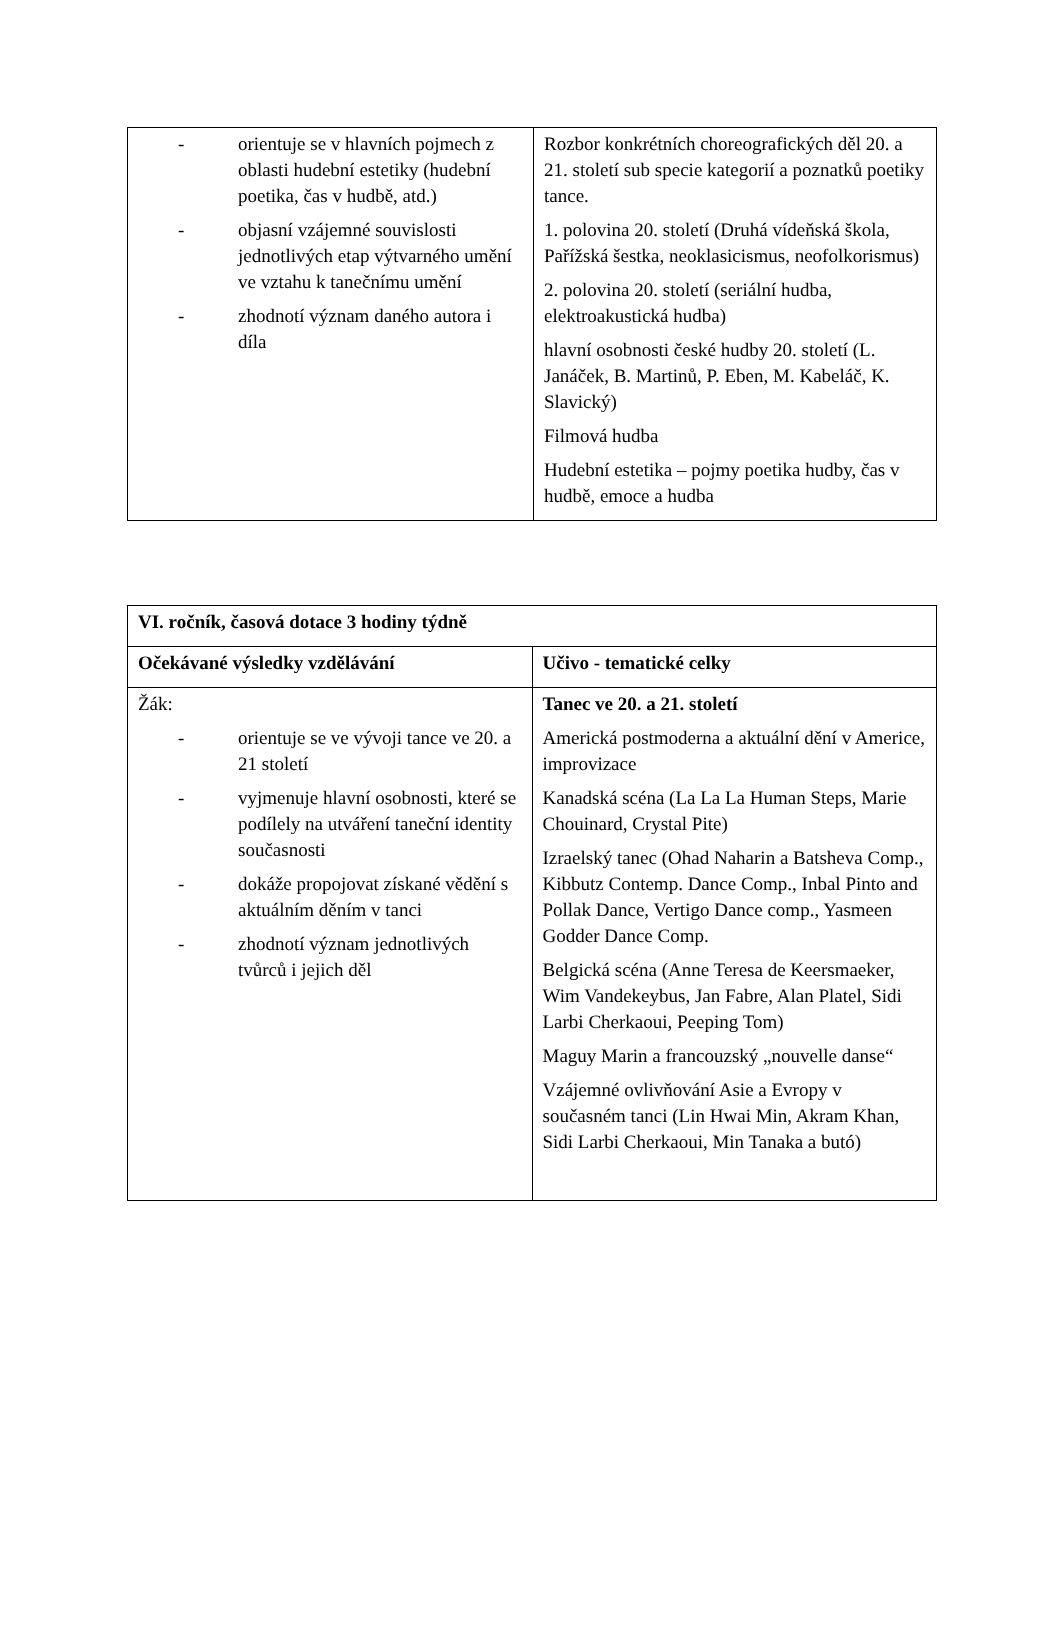| - orientuje se v hlavních pojmech z oblasti hudební estetiky (hudební poetika, čas v hudbě, atd.) - objasní vzájemné souvislosti jednotlivých etap výtvarného umění ve vztahu k tanečnímu umění - zhodnotí význam daného autora i díla | Rozbor konkrétních choreografických děl 20. a 21. století sub specie kategorií a poznatků poetiky tance. 1. polovina 20. století (Druhá vídeňská škola, Pařížská šestka, neoklasicismus, neofolkorismus) 2. polovina 20. století (seriální hudba, elektroakustická hudba) hlavní osobnosti české hudby 20. století (L. Janáček, B. Martinů, P. Eben, M. Kabeláč, K. Slavický) Filmová hudba Hudební estetika – pojmy poetika hudby, čas v hudbě, emoce a hudba |
| VI. ročník, časová dotace 3 hodiny týdně | |
| Očekávané výsledky vzdělávání | Učivo - tematické celky |
| Žák: - orientuje se ve vývoji tance ve 20. a 21 století - vyjmenuje hlavní osobnosti, které se podílely na utváření taneční identity současnosti - dokáže propojovat získané vědění s aktuálním děním v tanci - zhodnotí význam jednotlivých tvůrců i jejich děl | Tanec ve 20. a 21. století Americká postmoderna a aktuální dění v Americe, improvizace Kanadská scéna (La La La Human Steps, Marie Chouinard, Crystal Pite) Izraelský tanec (Ohad Naharin a Batsheva Comp., Kibbutz Contemp. Dance Comp., Inbal Pinto and Pollak Dance, Vertigo Dance comp., Yasmeen Godder Dance Comp. Belgická scéna (Anne Teresa de Keersmaeker, Wim Vandekeybus, Jan Fabre, Alan Platel, Sidi Larbi Cherkaoui, Peeping Tom) Maguy Marin a francouzský „nouvelle danse“ Vzájemné ovlivňování Asie a Evropy v současném tanci (Lin Hwai Min, Akram Khan, Sidi Larbi Cherkaoui, Min Tanaka a butó) |